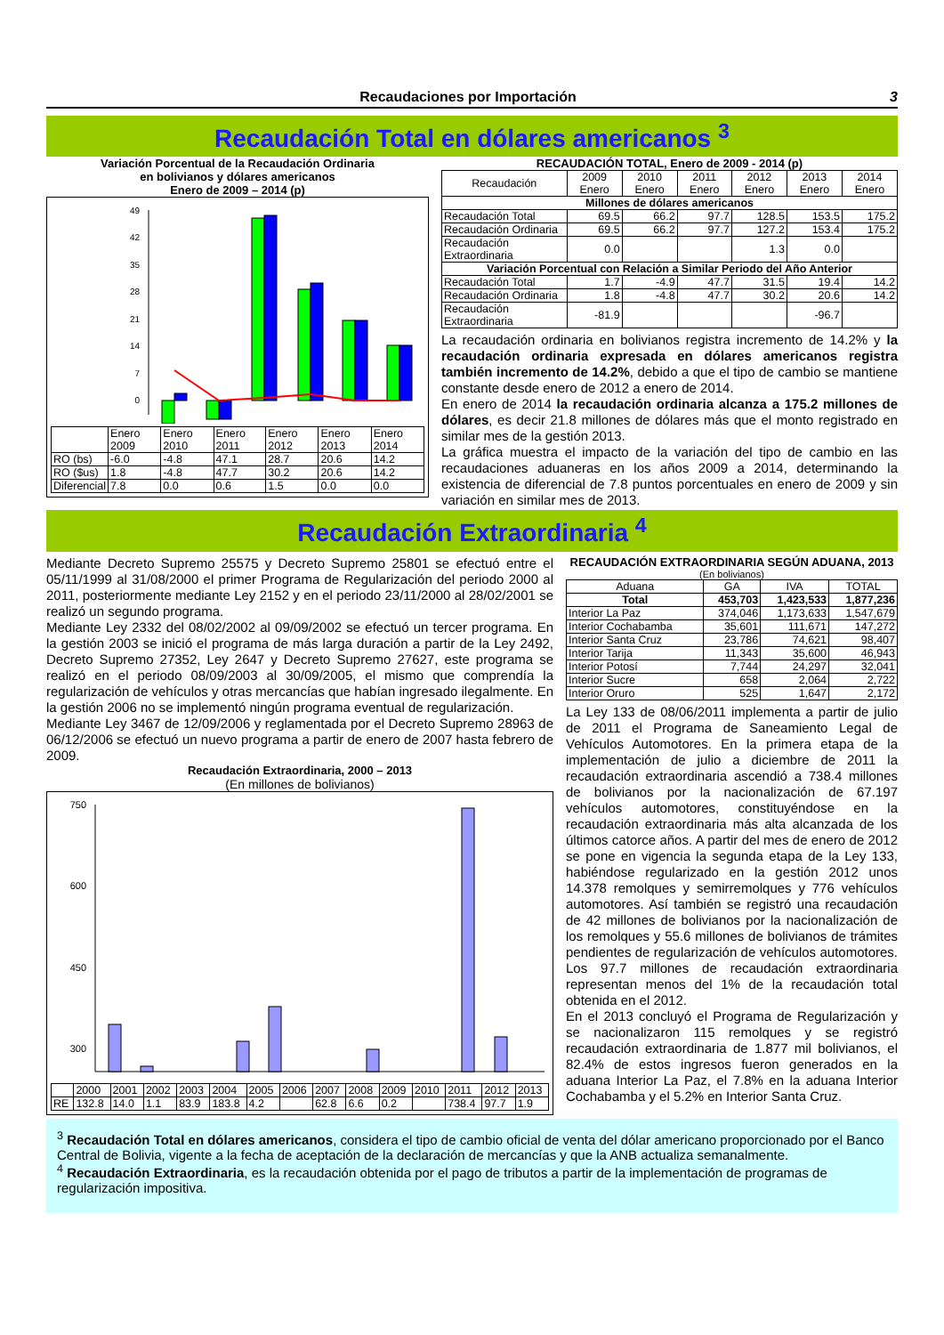Recaudaciones por Importación 3
Recaudación Total en dólares americanos <sup>3</sup>
Variación Porcentual de la Recaudación Ordinaria
en bolivianos y dólares americanos
Enero de 2009 – 2014 (p)
49
42
35
28
21
14
7
0
| | Enero 2009 | Enero 2010 | Enero 2011 | Enero 2012 | Enero 2013 | Enero 2014 |
| RO (bs) | -6.0 | -4.8 | 47.1 | 28.7 | 20.6 | 14.2 |
| RO ($us) | 1.8 | -4.8 | 47.7 | 30.2 | 20.6 | 14.2 |
| Diferencial | 7.8 | 0.0 | 0.6 | 1.5 | 0.0 | 0.0 |
RECAUDACIÓN TOTAL, Enero de 2009 - 2014 (p)
| Recaudación | 2009 Enero | 2010 Enero | 2011 Enero | 2012 Enero | 2013 Enero | 2014 Enero |
| --- | --- | --- | --- | --- | --- | --- |
| Millones de dólares americanos | | | | | | |
| Recaudación Total | 69.5 | 66.2 | 97.7 | 128.5 | 153.5 | 175.2 |
| Recaudación Ordinaria | 69.5 | 66.2 | 97.7 | 127.2 | 153.4 | 175.2 |
| Recaudación Extraordinaria | 0.0 | | | 1.3 | 0.0 | |
| Variación Porcentual con Relación a Similar Periodo del Año Anterior | | | | | | |
| Recaudación Total | 1.7 | -4.9 | 47.7 | 31.5 | 19.4 | 14.2 |
| Recaudación Ordinaria | 1.8 | -4.8 | 47.7 | 30.2 | 20.6 | 14.2 |
| Recaudación Extraordinaria | -81.9 | | | | -96.7 | |
La recaudación ordinaria en bolivianos registra incremento de 14.2% y la recaudación ordinaria expresada en dólares americanos registra también incremento de 14.2%, debido a que el tipo de cambio se mantiene constante desde enero de 2012 a enero de 2014.
En enero de 2014 la recaudación ordinaria alcanza a 175.2 millones de dólares, es decir 21.8 millones de dólares más que el monto registrado en similar mes de la gestión 2013.
La gráfica muestra el impacto de la variación del tipo de cambio en las recaudaciones aduaneras en los años 2009 a 2014, determinando la existencia de diferencial de 7.8 puntos porcentuales en enero de 2009 y sin variación en similar mes de 2013.
Recaudación Extraordinaria <sup>4</sup>
Mediante Decreto Supremo 25575 y Decreto Supremo 25801 se efectuó entre el 05/11/1999 al 31/08/2000 el primer Programa de Regularización del periodo 2000 al 2011, posteriormente mediante Ley 2152 y en el periodo 23/11/2000 al 28/02/2001 se realizó un segundo programa.
Mediante Ley 2332 del 08/02/2002 al 09/09/2002 se efectuó un tercer programa. En la gestión 2003 se inició el programa de más larga duración a partir de la Ley 2492, Decreto Supremo 27352, Ley 2647 y Decreto Supremo 27627, este programa se realizó en el periodo 08/09/2003 al 30/09/2005, el mismo que comprendía la regularización de vehículos y otras mercancías que habían ingresado ilegalmente. En la gestión 2006 no se implementó ningún programa eventual de regularización.
Mediante Ley 3467 de 12/09/2006 y reglamentada por el Decreto Supremo 28963 de 06/12/2006 se efectuó un nuevo programa a partir de enero de 2007 hasta febrero de 2009.
Recaudación Extraordinaria, 2000 – 2013
(En millones de bolivianos)
750
600
450
300
| | 2000 | 2001 | 2002 | 2003 | 2004 | 2005 | 2006 | 2007 | 2008 | 2009 | 2010 | 2011 | 2012 | 2013 |
| RE | 132.8 | 14.0 | 1.1 | 83.9 | 183.8 | 4.2 | | 62.8 | 6.6 | 0.2 | | 738.4 | 97.7 | 1.9 |
RECAUDACIÓN EXTRAORDINARIA SEGÚN ADUANA, 2013
(En bolivianos)
| Aduana | GA | IVA | TOTAL |
| --- | --- | --- | --- |
| Total | 453,703 | 1,423,533 | 1,877,236 |
| Interior La Paz | 374,046 | 1,173,633 | 1,547,679 |
| Interior Cochabamba | 35,601 | 111,671 | 147,272 |
| Interior Santa Cruz | 23,786 | 74,621 | 98,407 |
| Interior Tarija | 11,343 | 35,600 | 46,943 |
| Interior Potosí | 7,744 | 24,297 | 32,041 |
| Interior Sucre | 658 | 2,064 | 2,722 |
| Interior Oruro | 525 | 1,647 | 2,172 |
La Ley 133 de 08/06/2011 implementa a partir de julio de 2011 el Programa de Saneamiento Legal de Vehículos Automotores. En la primera etapa de la implementación de julio a diciembre de 2011 la recaudación extraordinaria ascendió a 738.4 millones de bolivianos por la nacionalización de 67.197 vehículos automotores, constituyéndose en la recaudación extraordinaria más alta alcanzada de los últimos catorce años. A partir del mes de enero de 2012 se pone en vigencia la segunda etapa de la Ley 133, habiéndose regularizado en la gestión 2012 unos 14.378 remolques y semirremolques y 776 vehículos automotores. Así también se registró una recaudación de 42 millones de bolivianos por la nacionalización de los remolques y 55.6 millones de bolivianos de trámites pendientes de regularización de vehículos automotores. Los 97.7 millones de recaudación extraordinaria representan menos del 1% de la recaudación total obtenida en el 2012.
En el 2013 concluyó el Programa de Regularización y se nacionalizaron 115 remolques y se registró recaudación extraordinaria de 1.877 mil bolivianos, el 82.4% de estos ingresos fueron generados en la aduana Interior La Paz, el 7.8% en la aduana Interior Cochabamba y el 5.2% en Interior Santa Cruz.
<sup>3</sup> Recaudación Total en dólares americanos, considera el tipo de cambio oficial de venta del dólar americano proporcionado por el Banco Central de Bolivia, vigente a la fecha de aceptación de la declaración de mercancías y que la ANB actualiza semanalmente.
<sup>4</sup> Recaudación Extraordinaria, es la recaudación obtenida por el pago de tributos a partir de la implementación de programas de regularización impositiva.